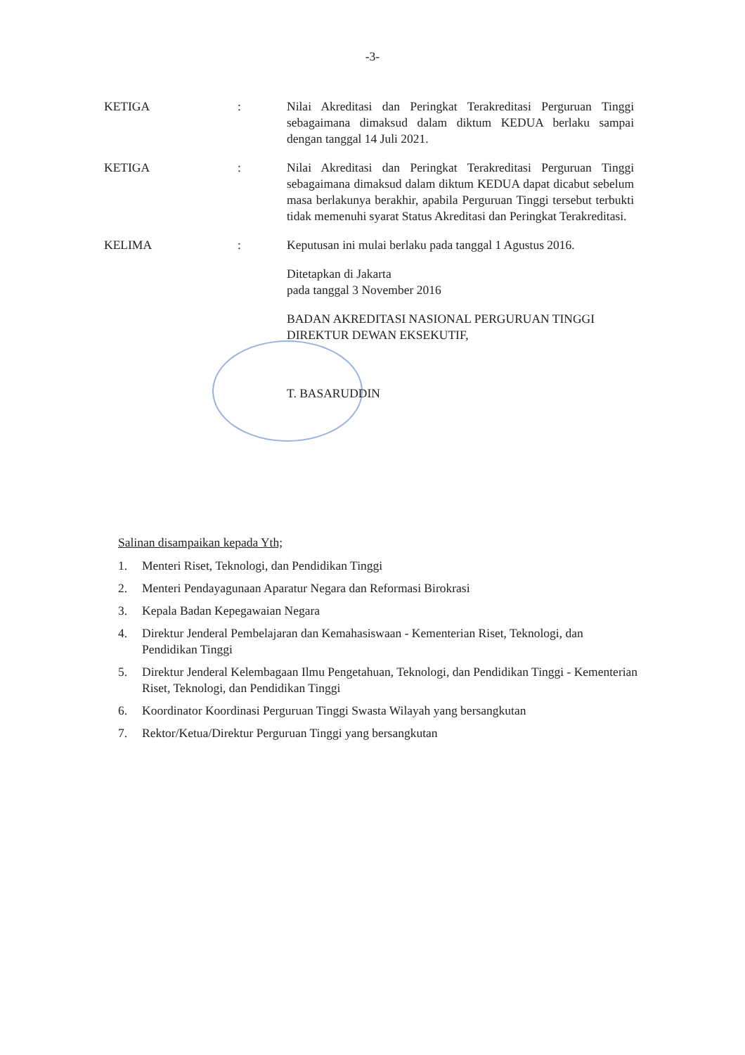-3-
KETIGA : Nilai Akreditasi dan Peringkat Terakreditasi Perguruan Tinggi sebagaimana dimaksud dalam diktum KEDUA berlaku sampai dengan tanggal 14 Juli 2021.
KETIGA : Nilai Akreditasi dan Peringkat Terakreditasi Perguruan Tinggi sebagaimana dimaksud dalam diktum KEDUA dapat dicabut sebelum masa berlakunya berakhir, apabila Perguruan Tinggi tersebut terbukti tidak memenuhi syarat Status Akreditasi dan Peringkat Terakreditasi.
KELIMA : Keputusan ini mulai berlaku pada tanggal 1 Agustus 2016.
Ditetapkan di Jakarta
pada tanggal 3 November 2016
BADAN AKREDITASI NASIONAL PERGURUAN TINGGI
DIREKTUR DEWAN EKSEKUTIF,
T. BASARUDDIN
Salinan disampaikan kepada Yth;
1. Menteri Riset, Teknologi, dan Pendidikan Tinggi
2. Menteri Pendayagunaan Aparatur Negara dan Reformasi Birokrasi
3. Kepala Badan Kepegawaian Negara
4. Direktur Jenderal Pembelajaran dan Kemahasiswaan - Kementerian Riset, Teknologi, dan Pendidikan Tinggi
5. Direktur Jenderal Kelembagaan Ilmu Pengetahuan, Teknologi, dan Pendidikan Tinggi - Kementerian Riset, Teknologi, dan Pendidikan Tinggi
6. Koordinator Koordinasi Perguruan Tinggi Swasta Wilayah yang bersangkutan
7. Rektor/Ketua/Direktur Perguruan Tinggi yang bersangkutan